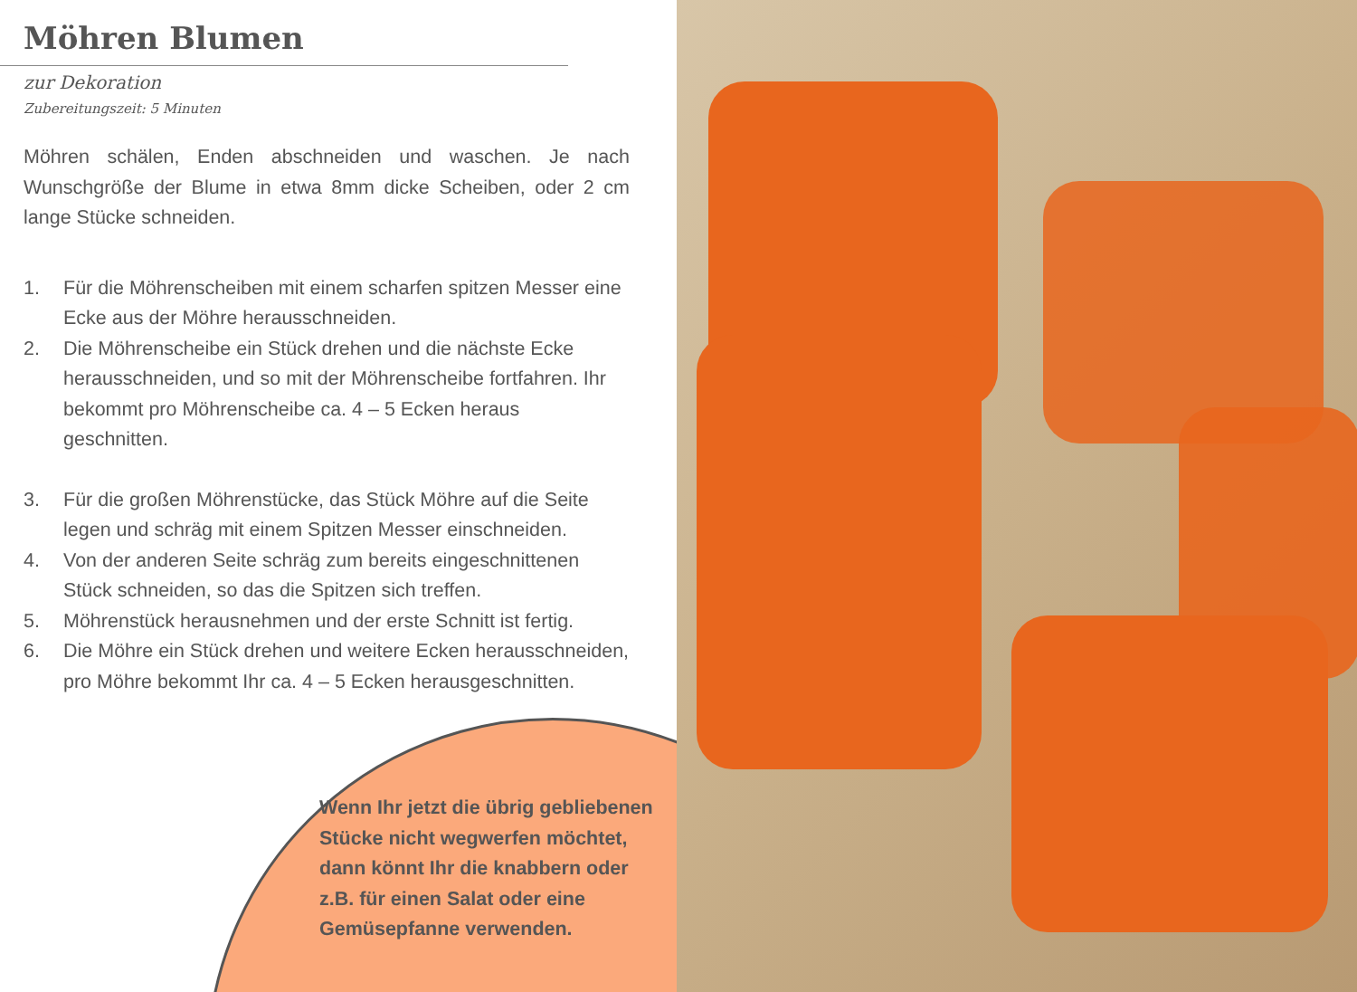Möhren Blumen
zur Dekoration
Zubereitungszeit: 5 Minuten
Möhren schälen, Enden abschneiden und waschen. Je nach Wunschgröße der Blume in etwa 8mm dicke Scheiben, oder 2 cm lange Stücke schneiden.
1. Für die Möhrenscheiben mit einem scharfen spitzen Messer eine Ecke aus der Möhre herausschneiden.
2. Die Möhrenscheibe ein Stück drehen und die nächste Ecke herausschneiden, und so mit der Möhrenscheibe fortfahren. Ihr bekommt pro Möhrenscheibe ca. 4 – 5 Ecken heraus geschnitten.
3. Für die großen Möhrenstücke, das Stück Möhre auf die Seite legen und schräg mit einem Spitzen Messer einschneiden.
4. Von der anderen Seite schräg zum bereits eingeschnittenen Stück schneiden, so das die Spitzen sich treffen.
5. Möhrenstück herausnehmen und der erste Schnitt ist fertig.
6. Die Möhre ein Stück drehen und weitere Ecken herausschneiden, pro Möhre bekommt Ihr ca. 4 – 5 Ecken herausgeschnitten.
Wenn Ihr jetzt die übrig gebliebenen Stücke nicht wegwerfen möchtet, dann könnt Ihr die knabbern oder z.B. für einen Salat oder eine Gemüsepfanne verwenden.